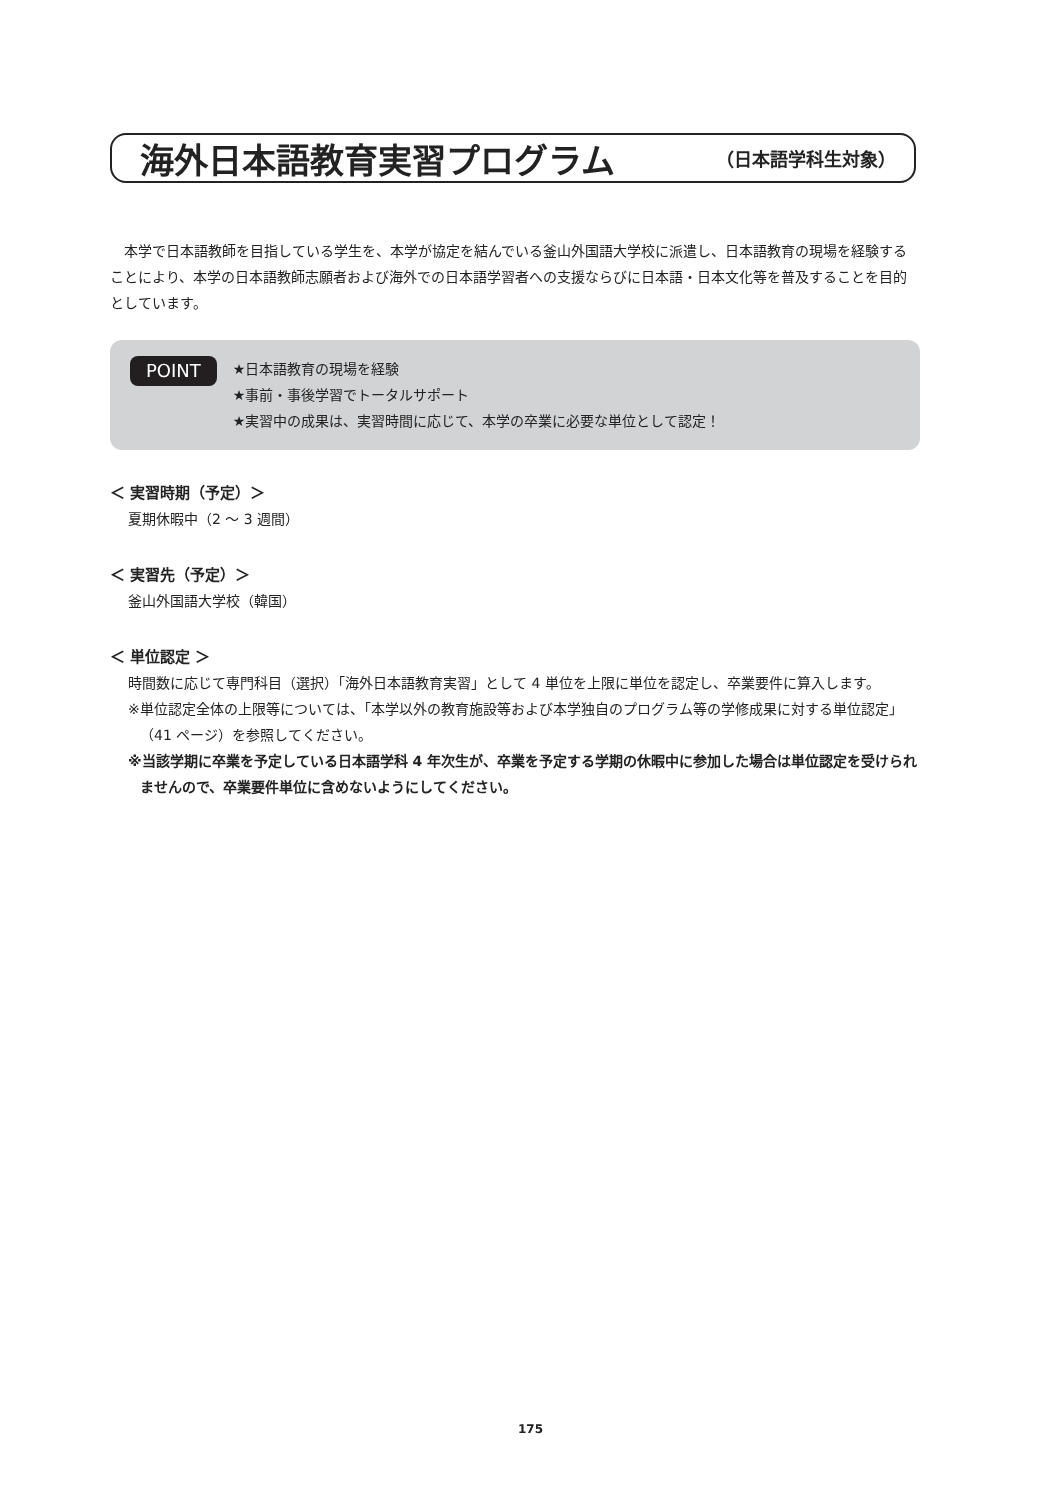海外日本語教育実習プログラム
（日本語学科生対象）
　本学で日本語教師を目指している学生を、本学が協定を結んでいる釜山外国語大学校に派遣し、日本語教育の現場を経験することにより、本学の日本語教師志願者および海外での日本語学習者への支援ならびに日本語・日本文化等を普及することを目的としています。
POINT
★日本語教育の現場を経験
★事前・事後学習でトータルサポート
★実習中の成果は、実習時間に応じて、本学の卒業に必要な単位として認定！
＜ 実習時期（予定）＞
夏期休暇中（2 ～ 3 週間）
＜ 実習先（予定）＞
釜山外国語大学校（韓国）
＜ 単位認定 ＞
時間数に応じて専門科目（選択）「海外日本語教育実習」として 4 単位を上限に単位を認定し、卒業要件に算入します。
※単位認定全体の上限等については、「本学以外の教育施設等および本学独自のプログラム等の学修成果に対する単位認定」（41 ページ）を参照してください。
※当該学期に卒業を予定している日本語学科 4 年次生が、卒業を予定する学期の休暇中に参加した場合は単位認定を受けられませんので、卒業要件単位に含めないようにしてください。
175